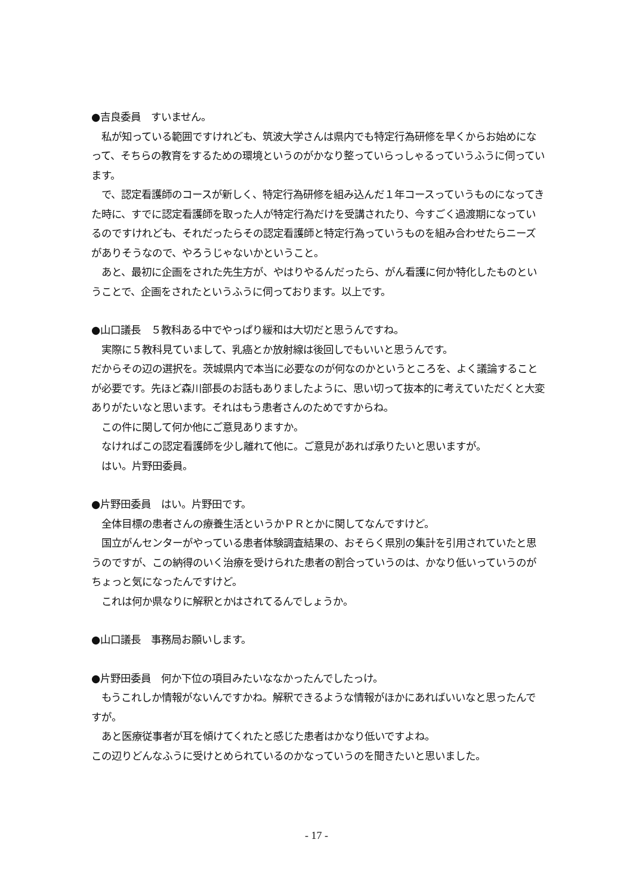●吉良委員　すいません。
　私が知っている範囲ですけれども、筑波大学さんは県内でも特定行為研修を早くからお始めになって、そちらの教育をするための環境というのがかなり整っていらっしゃるっていうふうに伺っています。
　で、認定看護師のコースが新しく、特定行為研修を組み込んだ１年コースっていうものになってきた時に、すでに認定看護師を取った人が特定行為だけを受講されたり、今すごく過渡期になっているのですけれども、それだったらその認定看護師と特定行為っていうものを組み合わせたらニーズがありそうなので、やろうじゃないかということ。
　あと、最初に企画をされた先生方が、やはりやるんだったら、がん看護に何か特化したものということで、企画をされたというふうに伺っております。以上です。
●山口議長　５教科ある中でやっぱり緩和は大切だと思うんですね。
　実際に５教科見ていまして、乳癌とか放射線は後回しでもいいと思うんです。
だからその辺の選択を。茨城県内で本当に必要なのが何なのかというところを、よく議論することが必要です。先ほど森川部長のお話もありましたように、思い切って抜本的に考えていただくと大変ありがたいなと思います。それはもう患者さんのためですからね。
　この件に関して何か他にご意見ありますか。
　なければこの認定看護師を少し離れて他に。ご意見があれば承りたいと思いますが。
　はい。片野田委員。
●片野田委員　はい。片野田です。
　全体目標の患者さんの療養生活というかＰＲとかに関してなんですけど。
　国立がんセンターがやっている患者体験調査結果の、おそらく県別の集計を引用されていたと思うのですが、この納得のいく治療を受けられた患者の割合っていうのは、かなり低いっていうのがちょっと気になったんですけど。
　これは何か県なりに解釈とかはされてるんでしょうか。
●山口議長　事務局お願いします。
●片野田委員　何か下位の項目みたいななかったんでしたっけ。
　もうこれしか情報がないんですかね。解釈できるような情報がほかにあればいいなと思ったんですが。
　あと医療従事者が耳を傾けてくれたと感じた患者はかなり低いですよね。
この辺りどんなふうに受けとめられているのかなっていうのを聞きたいと思いました。
- 17 -